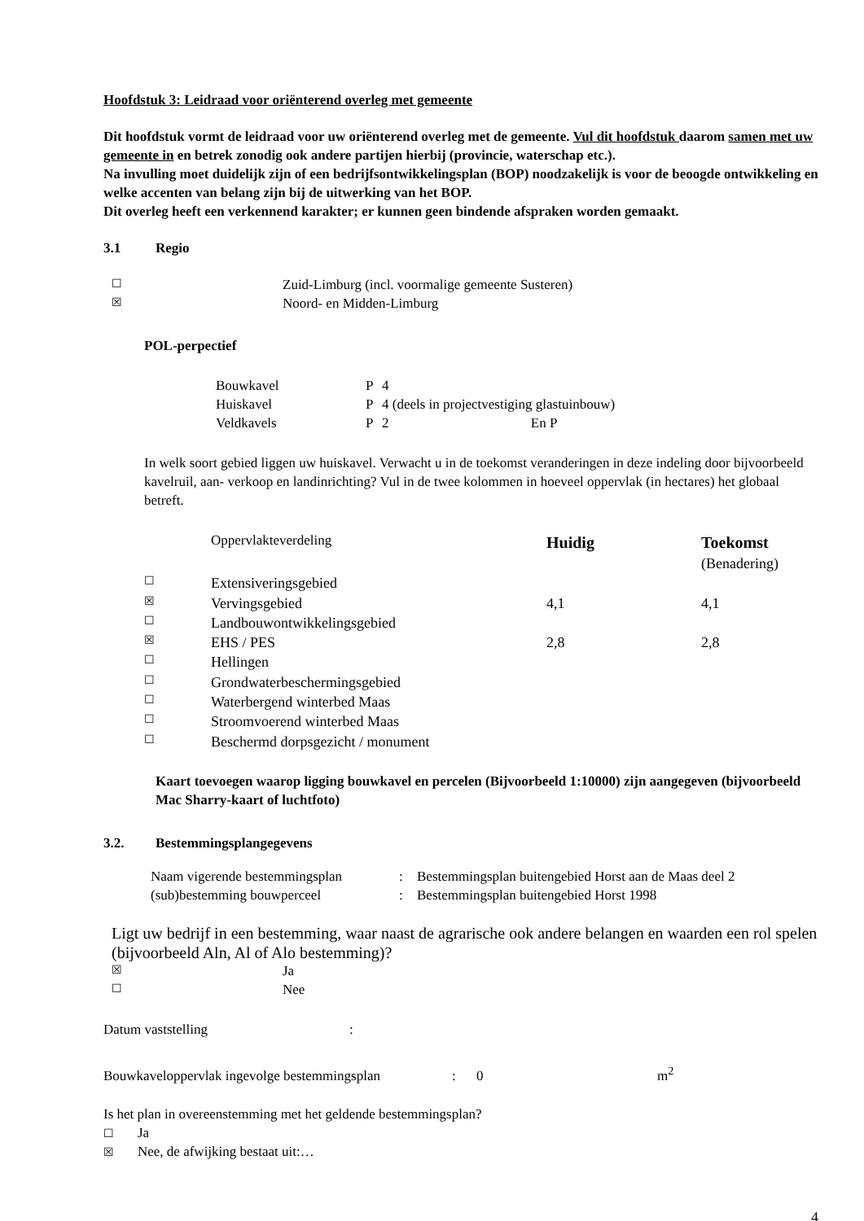Hoofdstuk 3: Leidraad voor oriënterend overleg met gemeente
Dit hoofdstuk vormt de leidraad voor uw oriënterend overleg met de gemeente. Vul dit hoofdstuk daarom samen met uw gemeente in en betrek zonodig ook andere partijen hierbij (provincie, waterschap etc.).
Na invulling moet duidelijk zijn of een bedrijfsontwikkelingsplan (BOP) noodzakelijk is voor de beoogde ontwikkeling en welke accenten van belang zijn bij de uitwerking van het BOP.
Dit overleg heeft een verkennend karakter; er kunnen geen bindende afspraken worden gemaakt.
3.1 Regio
| ☐ | Zuid-Limburg (incl. voormalige gemeente Susteren) |
| ☒ | Noord- en Midden-Limburg |
POL-perpectief
| Bouwkavel | P | 4 |
| Huiskavel | P | 4 (deels in projectvestiging glastuinbouw) |
| Veldkavels | P | 2 En P |
In welk soort gebied liggen uw huiskavel. Verwacht u in de toekomst veranderingen in deze indeling door bijvoorbeeld kavelruil, aan- verkoop en landinrichting? Vul in de twee kolommen in hoeveel oppervlak (in hectares) het globaal betreft.
| | Oppervlakteverdeling | Huidig | Toekomst (Benadering) |
| ☐ | Extensiveringsgebied | | |
| ☒ | Vervingsgebied | 4,1 | 4,1 |
| ☐ | Landbouwontwikkelingsgebied | | |
| ☒ | EHS / PES | 2,8 | 2,8 |
| ☐ | Hellingen | | |
| ☐ | Grondwaterbeschermingsgebied | | |
| ☐ | Waterbergend winterbed Maas | | |
| ☐ | Stroomvoerend winterbed Maas | | |
| ☐ | Beschermd dorpsgezicht / monument | | |
Kaart toevoegen waarop ligging bouwkavel en percelen (Bijvoorbeeld 1:10000) zijn aangegeven (bijvoorbeeld Mac Sharry-kaart of luchtfoto)
3.2. Bestemmingsplangegevens
| Naam vigerende bestemmingsplan | : | Bestemmingsplan buitengebied Horst aan de Maas deel 2 |
| (sub)bestemming bouwperceel | : | Bestemmingsplan buitengebied Horst 1998 |
Ligt uw bedrijf in een bestemming, waar naast de agrarische ook andere belangen en waarden een rol spelen (bijvoorbeeld Aln, Al of Alo bestemming)?
| ☒ | Ja |
| ☐ | Nee |
Datum vaststelling:
Bouwkaveloppervlak ingevolge bestemmingsplan: 0 m<sup>2</sup>
Is het plan in overeenstemming met het geldende bestemmingsplan?
☐ Ja
☒ Nee, de afwijking bestaat uit:…
4